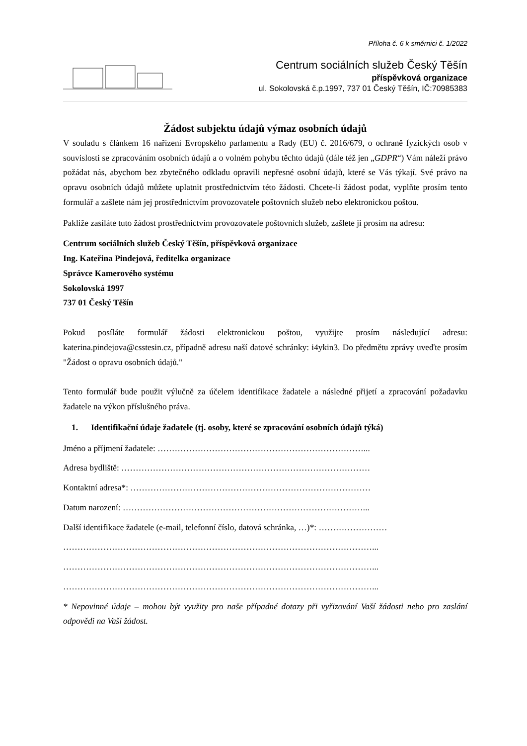Příloha č. 6 k směrnici č. 1/2022
Centrum sociálních služeb Český Těšín
příspěvková organizace
ul. Sokolovská č.p.1997, 737 01 Český Těšín, IČ:70985383
Žádost subjektu údajů výmaz osobních údajů
V souladu s článkem 16 nařízení Evropského parlamentu a Rady (EU) č. 2016/679, o ochraně fyzických osob v souvislosti se zpracováním osobních údajů a o volném pohybu těchto údajů (dále též jen „GDPR“) Vám náleží právo požádat nás, abychom bez zbytečného odkladu opravili nepřesné osobní údajů, které se Vás týkají. Své právo na opravu osobních údajů můžete uplatnit prostřednictvím této žádosti. Chcete-li žádost podat, vyplňte prosím tento formulář a zašlete nám jej prostřednictvím provozovatele poštovních služeb nebo elektronickou poštou.
Pakliže zasíláte tuto žádost prostřednictvím provozovatele poštovních služeb, zašlete ji prosím na adresu:
Centrum sociálních služeb Český Těšín, příspěvková organizace
Ing. Kateřina Pindejová, ředitelka organizace
Správce Kamerového systému
Sokolovská 1997
737 01 Český Těšín
Pokud posíláte formulář žádosti elektronickou poštou, využijte prosím následující adresu: katerina.pindejova@csstesin.cz, případně adresu naší datové schránky: i4ykin3. Do předmětu zprávy uveďte prosím "Žádost o opravu osobních údajů."
Tento formulář bude použit výlučně za účelem identifikace žadatele a následné přijetí a zpracování požadavku žadatele na výkon příslušného práva.
1. Identifikační údaje žadatele (tj. osoby, které se zpracování osobních údajů týká)
Jméno a příjmení žadatele: ………………………………………………………………...
Adresa bydliště: ……………………………………………………………………………
Kontaktní adresa*: …………………………………………………………………………
Datum narození: …………………………………………………………………………...
Další identifikace žadatele (e-mail, telefonní číslo, datová schránka, …)*: ……………………
………………………………………………………………………………………………...
………………………………………………………………………………………………...
………………………………………………………………………………………………...
* Nepovinné údaje – mohou být využity pro naše případné dotazy při vyřizování Vaší žádosti nebo pro zaslání odpovědi na Vaši žádost.